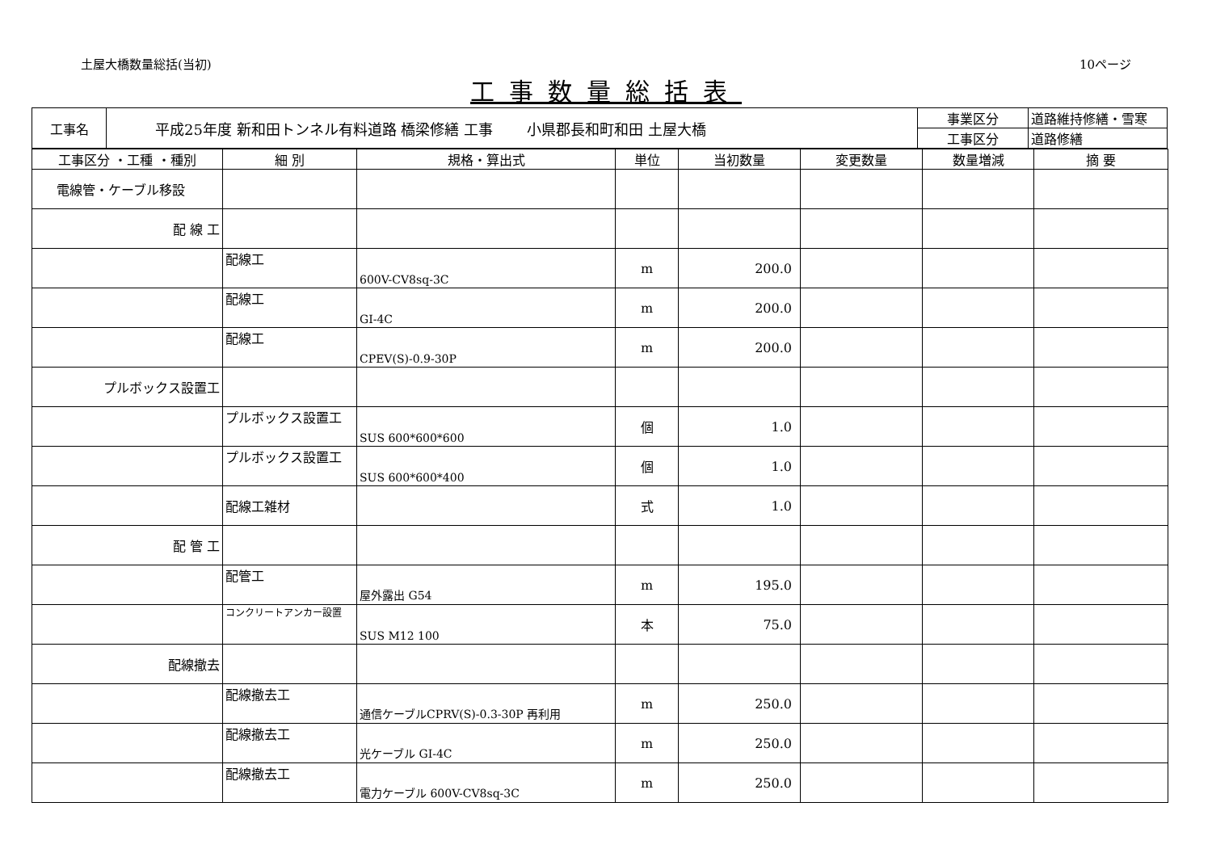土屋大橋数量総括(当初) 10ページ
工事数量総括表
| 工事名 | 平成25年度 新和田トンネル有料道路 橋梁修繕 工事 小県郡長和町和田 土屋大橋 | 事業区分 | 道路維持修繕・雪寒 |
| | | 工事区分 | 道路修繕 |
| 工事区分 ・工種 ・種別 | 細 別 | 規格・算出式 | 単位 | 当初数量 | 変更数量 | 数量増減 | 摘 要 |
| --- | --- | --- | --- | --- | --- | --- | --- |
| 電線管・ケーブル移設 | | | | | | | |
| 配 線 工 | | | | | | | |
| | 配線工 | 600V-CV8sq-3C | m | 200.0 | | | |
| | 配線工 | GI-4C | m | 200.0 | | | |
| | 配線工 | CPEV(S)-0.9-30P | m | 200.0 | | | |
| プルボックス設置工 | | | | | | | |
| | プルボックス設置工 | SUS 600*600*600 | 個 | 1.0 | | | |
| | プルボックス設置工 | SUS 600*600*400 | 個 | 1.0 | | | |
| | 配線工雑材 | | 式 | 1.0 | | | |
| 配 管 工 | | | | | | | |
| | 配管工 | 屋外露出 G54 | m | 195.0 | | | |
| | コンクリートアンカー設置 | SUS M12 100 | 本 | 75.0 | | | |
| 配線撤去 | | | | | | | |
| | 配線撤去工 | 通信ケーブルCPRV(S)-0.3-30P 再利用 | m | 250.0 | | | |
| | 配線撤去工 | 光ケーブル GI-4C | m | 250.0 | | | |
| | 配線撤去工 | 電力ケーブル 600V-CV8sq-3C | m | 250.0 | | | |